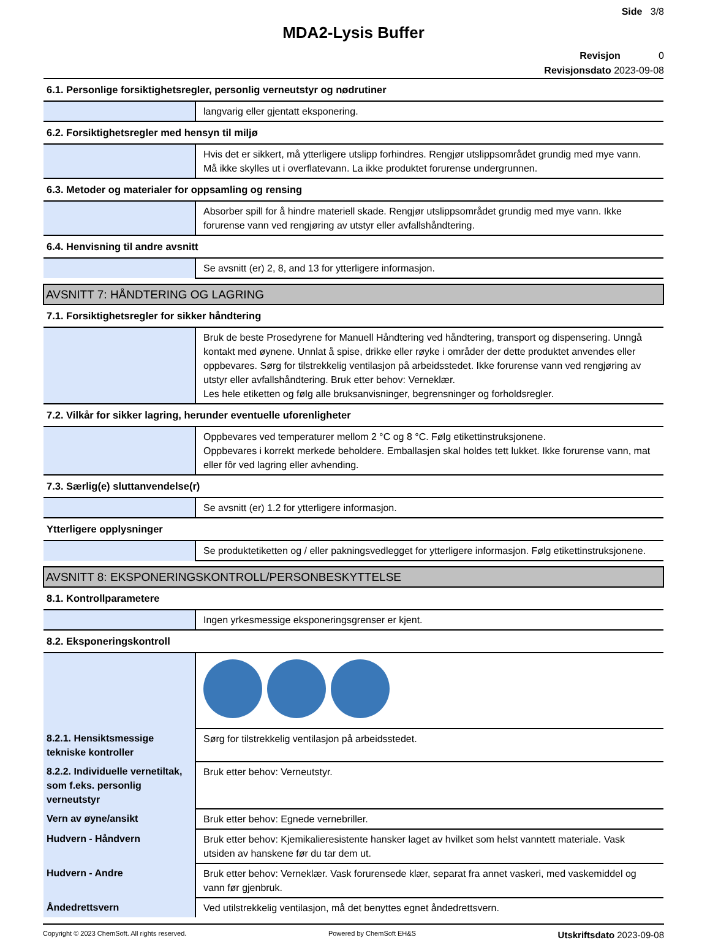Side 3/8
MDA2-Lysis Buffer
Revisjon 0
Revisjonsdato 2023-09-08
| 6.1. Personlige forsiktighetsregler, personlig verneutstyr og nødrutiner | |
| | langvarig eller gjentatt eksponering. |
| 6.2. Forsiktighetsregler med hensyn til miljø | |
| | Hvis det er sikkert, må ytterligere utslipp forhindres. Rengjør utslippsområdet grundig med mye vann. Må ikke skylles ut i overflatevann. La ikke produktet forurense undergrunnen. |
| 6.3. Metoder og materialer for oppsamling og rensing | |
| | Absorber spill for å hindre materiell skade. Rengjør utslippsområdet grundig med mye vann. Ikke forurense vann ved rengjøring av utstyr eller avfallshåndtering. |
| 6.4. Henvisning til andre avsnitt | |
| | Se avsnitt (er) 2, 8, and 13 for ytterligere informasjon. |
| AVSNITT 7: HÅNDTERING OG LAGRING | |
| 7.1. Forsiktighetsregler for sikker håndtering | |
| | Bruk de beste Prosedyrene for Manuell Håndtering ved håndtering, transport og dispensering. Unngå kontakt med øynene. Unnlat å spise, drikke eller røyke i områder der dette produktet anvendes eller oppbevares. Sørg for tilstrekkelig ventilasjon på arbeidsstedet. Ikke forurense vann ved rengjøring av utstyr eller avfallshåndtering. Bruk etter behov: Verneklær. Les hele etiketten og følg alle bruksanvisninger, begrensninger og forholdsregler. |
| 7.2. Vilkår for sikker lagring, herunder eventuelle uforenligheter | |
| | Oppbevares ved temperaturer mellom 2 °C og 8 °C. Følg etikettinstruksjonene. Oppbevares i korrekt merkede beholdere. Emballasjen skal holdes tett lukket. Ikke forurense vann, mat eller fôr ved lagring eller avhending. |
| 7.3. Særlig(e) sluttanvendelse(r) | |
| | Se avsnitt (er) 1.2 for ytterligere informasjon. |
| Ytterligere opplysninger | |
| | Se produktetiketten og / eller pakningsvedlegget for ytterligere informasjon. Følg etikettinstruksjonene. |
| AVSNITT 8: EKSPONERINGSKONTROLL/PERSONBESKYTTELSE | |
| 8.1. Kontrollparametere | |
| | Ingen yrkesmessige eksponeringsgrenser er kjent. |
| 8.2. Eksponeringskontroll | |
| 8.2.1. Hensiktsmessige tekniske kontroller | Sørg for tilstrekkelig ventilasjon på arbeidsstedet. |
| 8.2.2. Individuelle vernetiltak, som f.eks. personlig verneutstyr | Bruk etter behov: Verneutstyr. |
| Vern av øyne/ansikt | Bruk etter behov: Egnede vernebriller. |
| Hudvern - Håndvern | Bruk etter behov: Kjemikalieresistente hansker laget av hvilket som helst vanntett materiale. Vask utsiden av hanskene før du tar dem ut. |
| Hudvern - Andre | Bruk etter behov: Verneklær. Vask forurensede klær, separat fra annet vaskeri, med vaskemiddel og vann før gjenbruk. |
| Åndedrettsvern | Ved utilstrekkelig ventilasjon, må det benyttes egnet åndedrettsvern. |
Copyright © 2023 ChemSoft. All rights reserved. Powered by ChemSoft EH&S Utskriftsdato 2023-09-08